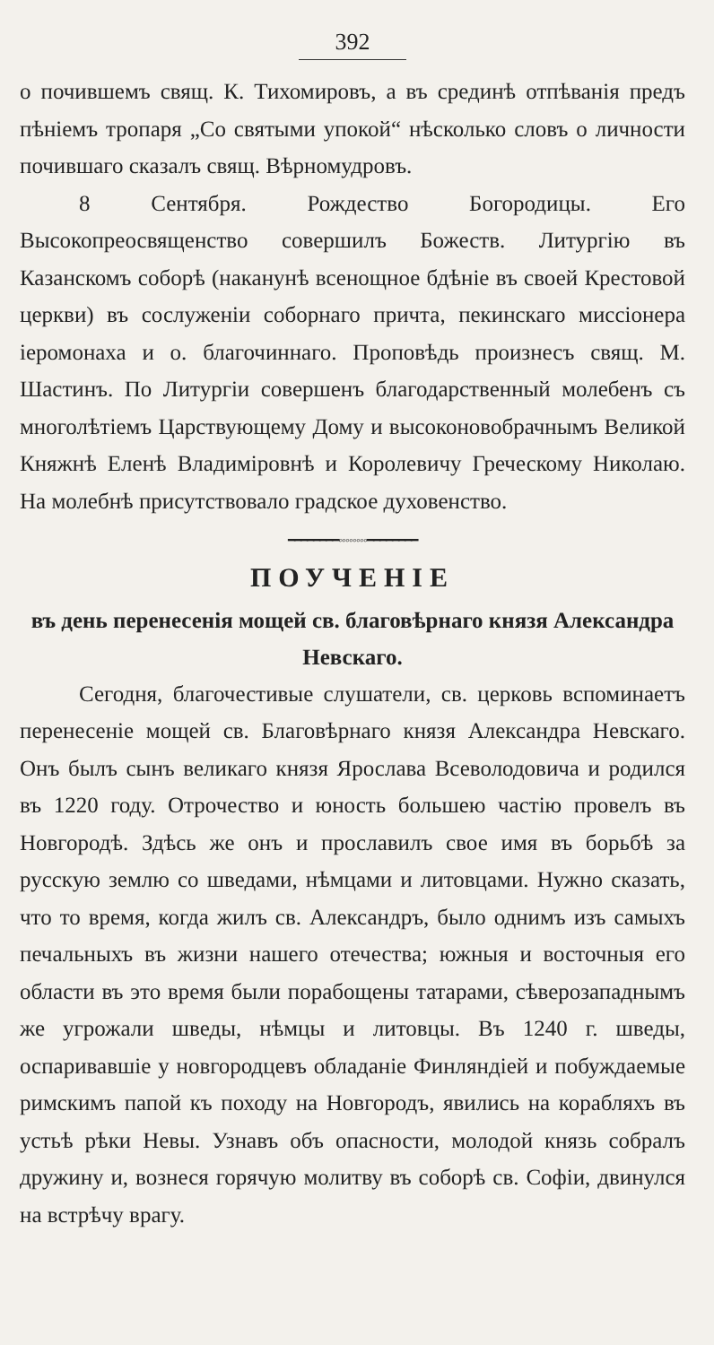392
о почившемъ свящ. К. Тихомировъ, а въ срединѣ отпѣванія предъ пѣніемъ тропаря „Со святыми упокой“ нѣсколько словъ о личности почившаго сказалъ свящ. Вѣрномудровъ.
8 Сентября. Рождество Богородицы. Его Высокопреосвященство совершилъ Божеств. Литургію въ Казанскомъ соборѣ (наканунѣ всенощное бдѣніе въ своей Крестовой церкви) въ сослуженіи соборнаго причта, пекинскаго миссіонера іеромонаха и о. благочиннаго. Проповѣдь произнесъ свящ. М. Шастинъ. По Литургіи совершенъ благодарственный молебенъ съ многолѣтіемъ Царствующему Дому и высоконовобрачнымъ Великой Княжнѣ Еленѣ Владиміровнѣ и Королевичу Греческому Николаю. На молебнѣ присутствовало градское духовенство.
━━━━━━━━◦◦◦◦◦◦◦◦━━━━━━━━
ПОУЧЕНІЕ
въ день перенесенія мощей св. благовѣрнаго князя Александра Невскаго.
Сегодня, благочестивые слушатели, св. церковь вспоминаетъ перенесеніе мощей св. Благовѣрнаго князя Александра Невскаго. Онъ былъ сынъ великаго князя Ярослава Всеволодовича и родился въ 1220 году. Отрочество и юность большею частію провелъ въ Новгородѣ. Здѣсь же онъ и прославилъ свое имя въ борьбѣ за русскую землю со шведами, нѣмцами и литовцами. Нужно сказать, что то время, когда жилъ св. Александръ, было однимъ изъ самыхъ печальныхъ въ жизни нашего отечества; южныя и восточныя его области въ это время были порабощены татарами, сѣверозападнымъ же угрожали шведы, нѣмцы и литовцы. Въ 1240 г. шведы, оспаривавшіе у новгородцевъ обладаніе Финляндіей и побуждаемые римскимъ папой къ походу на Новгородъ, явились на корабляхъ въ устьѣ рѣки Невы. Узнавъ объ опасности, молодой князь собралъ дружину и, вознеся горячую молитву въ соборѣ св. Софіи, двинулся на встрѣчу врагу.